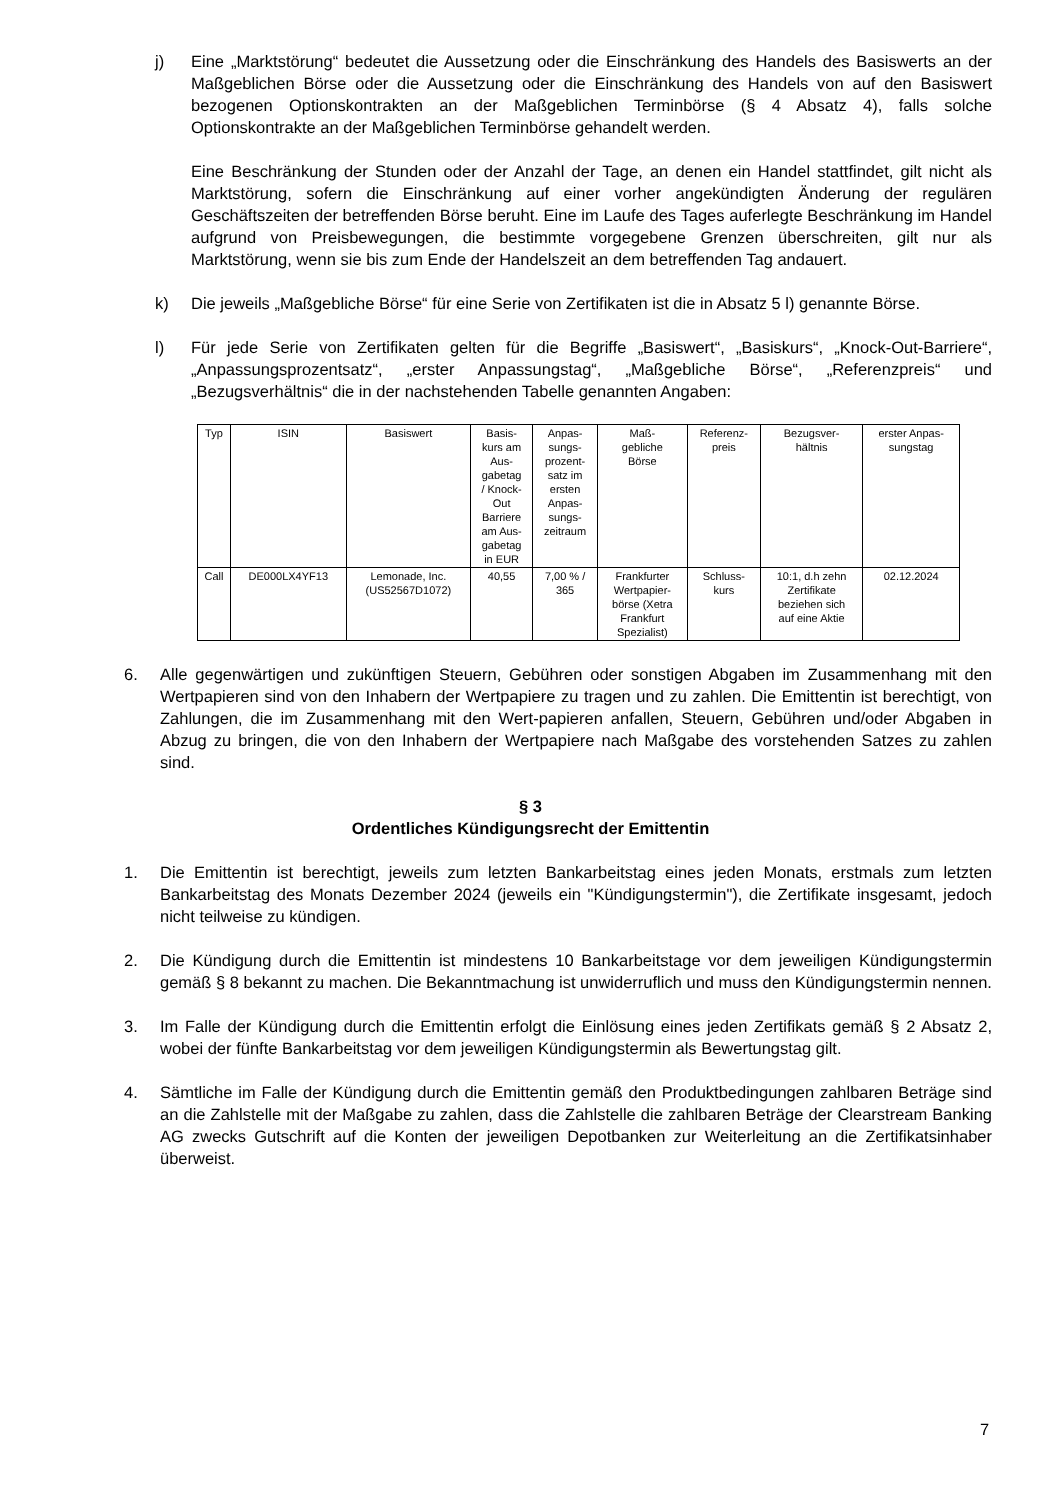j) Eine „Marktstörung“ bedeutet die Aussetzung oder die Einschränkung des Handels des Basiswerts an der Maßgeblichen Börse oder die Aussetzung oder die Einschränkung des Handels von auf den Basiswert bezogenen Optionskontrakten an der Maßgeblichen Terminbörse (§ 4 Absatz 4), falls solche Optionskontrakte an der Maßgeblichen Terminbörse gehandelt werden.
Eine Beschränkung der Stunden oder der Anzahl der Tage, an denen ein Handel stattfindet, gilt nicht als Marktstörung, sofern die Einschränkung auf einer vorher angekündigten Änderung der regulären Geschäftszeiten der betreffenden Börse beruht. Eine im Laufe des Tages auferlegte Beschränkung im Handel aufgrund von Preisbewegungen, die bestimmte vorgegebene Grenzen überschreiten, gilt nur als Marktstörung, wenn sie bis zum Ende der Handelszeit an dem betreffenden Tag andauert.
k) Die jeweils „Maßgebliche Börse“ für eine Serie von Zertifikaten ist die in Absatz 5 l) genannte Börse.
l) Für jede Serie von Zertifikaten gelten für die Begriffe „Basiswert“, „Basiskurs“, „Knock-Out-Barriere“, „Anpassungsprozentsatz“, „erster Anpassungstag“, „Maßgebliche Börse“, „Referenzpreis“ und „Bezugsverhältnis“ die in der nachstehenden Tabelle genannten Angaben:
| Typ | ISIN | Basiswert | Basis- kurs am Aus- gabetag / Knock- Out Barriere am Aus- gabetag in EUR | Anpas- sungs- prozent- satz im ersten Anpas- sungs- zeitraum | Maß- gebliche Börse | Referenz- preis | Bezugsver- hältnis | erster Anpas- sungstag |
| Call | DE000LX4YF13 | Lemonade, Inc. (US52567D1072) | 40,55 | 7,00 % / 365 | Frankfurter Wertpapier- börse (Xetra Frankfurt Spezialist) | Schluss- kurs | 10:1, d.h zehn Zertifikate beziehen sich auf eine Aktie | 02.12.2024 |
6. Alle gegenwärtigen und zukünftigen Steuern, Gebühren oder sonstigen Abgaben im Zusammenhang mit den Wertpapieren sind von den Inhabern der Wertpapiere zu tragen und zu zahlen. Die Emittentin ist berechtigt, von Zahlungen, die im Zusammenhang mit den Wert-papieren anfallen, Steuern, Gebühren und/oder Abgaben in Abzug zu bringen, die von den Inhabern der Wertpapiere nach Maßgabe des vorstehenden Satzes zu zahlen sind.
§ 3
Ordentliches Kündigungsrecht der Emittentin
1. Die Emittentin ist berechtigt, jeweils zum letzten Bankarbeitstag eines jeden Monats, erstmals zum letzten Bankarbeitstag des Monats Dezember 2024 (jeweils ein "Kündigungstermin"), die Zertifikate insgesamt, jedoch nicht teilweise zu kündigen.
2. Die Kündigung durch die Emittentin ist mindestens 10 Bankarbeitstage vor dem jeweiligen Kündigungstermin gemäß § 8 bekannt zu machen. Die Bekanntmachung ist unwiderruflich und muss den Kündigungstermin nennen.
3. Im Falle der Kündigung durch die Emittentin erfolgt die Einlösung eines jeden Zertifikats gemäß § 2 Absatz 2, wobei der fünfte Bankarbeitstag vor dem jeweiligen Kündigungstermin als Bewertungstag gilt.
4. Sämtliche im Falle der Kündigung durch die Emittentin gemäß den Produktbedingungen zahlbaren Beträge sind an die Zahlstelle mit der Maßgabe zu zahlen, dass die Zahlstelle die zahlbaren Beträge der Clearstream Banking AG zwecks Gutschrift auf die Konten der jeweiligen Depotbanken zur Weiterleitung an die Zertifikatsinhaber überweist.
7